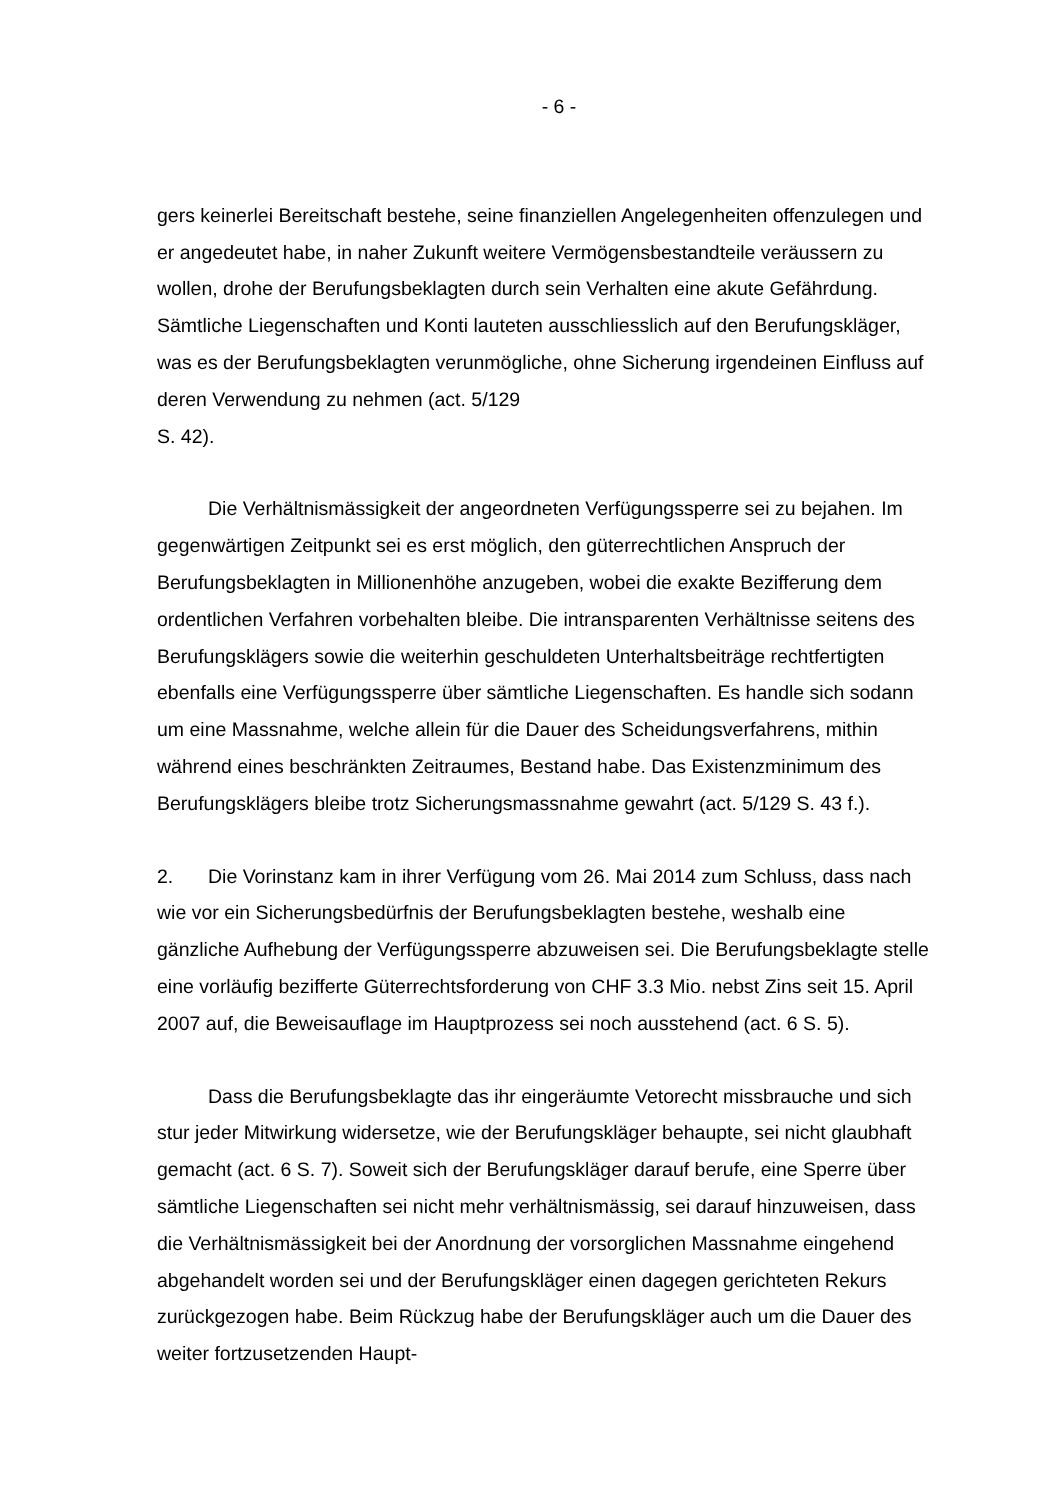- 6 -
gers keinerlei Bereitschaft bestehe, seine finanziellen Angelegenheiten offenzulegen und er angedeutet habe, in naher Zukunft weitere Vermögensbestandteile veräussern zu wollen, drohe der Berufungsbeklagten durch sein Verhalten eine akute Gefährdung. Sämtliche Liegenschaften und Konti lauteten ausschliesslich auf den Berufungskläger, was es der Berufungsbeklagten verunmögliche, ohne Sicherung irgendeinen Einfluss auf deren Verwendung zu nehmen (act. 5/129
S. 42).
Die Verhältnismässigkeit der angeordneten Verfügungssperre sei zu bejahen. Im gegenwärtigen Zeitpunkt sei es erst möglich, den güterrechtlichen Anspruch der Berufungsbeklagten in Millionenhöhe anzugeben, wobei die exakte Bezifferung dem ordentlichen Verfahren vorbehalten bleibe. Die intransparenten Verhältnisse seitens des Berufungsklägers sowie die weiterhin geschuldeten Unterhaltsbeiträge rechtfertigten ebenfalls eine Verfügungssperre über sämtliche Liegenschaften. Es handle sich sodann um eine Massnahme, welche allein für die Dauer des Scheidungsverfahrens, mithin während eines beschränkten Zeitraumes, Bestand habe. Das Existenzminimum des Berufungsklägers bleibe trotz Sicherungsmassnahme gewahrt (act. 5/129 S. 43 f.).
2. Die Vorinstanz kam in ihrer Verfügung vom 26. Mai 2014 zum Schluss, dass nach wie vor ein Sicherungsbedürfnis der Berufungsbeklagten bestehe, weshalb eine gänzliche Aufhebung der Verfügungssperre abzuweisen sei. Die Berufungsbeklagte stelle eine vorläufig bezifferte Güterrechtsforderung von CHF 3.3 Mio. nebst Zins seit 15. April 2007 auf, die Beweisauflage im Hauptprozess sei noch ausstehend (act. 6 S. 5).
Dass die Berufungsbeklagte das ihr eingeräumte Vetorecht missbrauche und sich stur jeder Mitwirkung widersetze, wie der Berufungskläger behaupte, sei nicht glaubhaft gemacht (act. 6 S. 7). Soweit sich der Berufungskläger darauf berufe, eine Sperre über sämtliche Liegenschaften sei nicht mehr verhältnismässig, sei darauf hinzuweisen, dass die Verhältnismässigkeit bei der Anordnung der vorsorglichen Massnahme eingehend abgehandelt worden sei und der Berufungskläger einen dagegen gerichteten Rekurs zurückgezogen habe. Beim Rückzug habe der Berufungskläger auch um die Dauer des weiter fortzusetzenden Haupt-